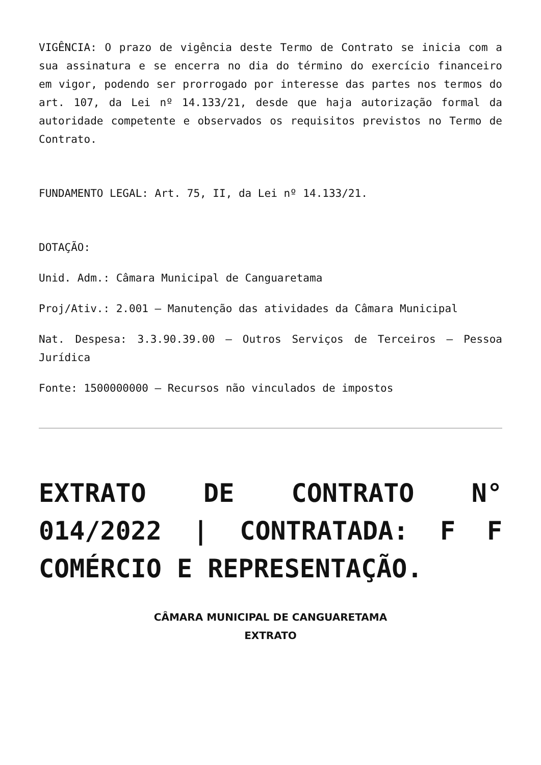VIGÊNCIA: O prazo de vigência deste Termo de Contrato se inicia com a sua assinatura e se encerra no dia do término do exercício financeiro em vigor, podendo ser prorrogado por interesse das partes nos termos do art. 107, da Lei nº 14.133/21, desde que haja autorização formal da autoridade competente e observados os requisitos previstos no Termo de Contrato.
FUNDAMENTO LEGAL: Art. 75, II, da Lei nº 14.133/21.
DOTAÇÃO:
Unid. Adm.: Câmara Municipal de Canguaretama
Proj/Ativ.: 2.001 – Manutenção das atividades da Câmara Municipal
Nat. Despesa: 3.3.90.39.00 – Outros Serviços de Terceiros – Pessoa Jurídica
Fonte: 1500000000 – Recursos não vinculados de impostos
EXTRATO DE CONTRATO N° 014/2022 | CONTRATADA: F F COMÉRCIO E REPRESENTAÇÃO.
CÂMARA MUNICIPAL DE CANGUARETAMA
EXTRATO